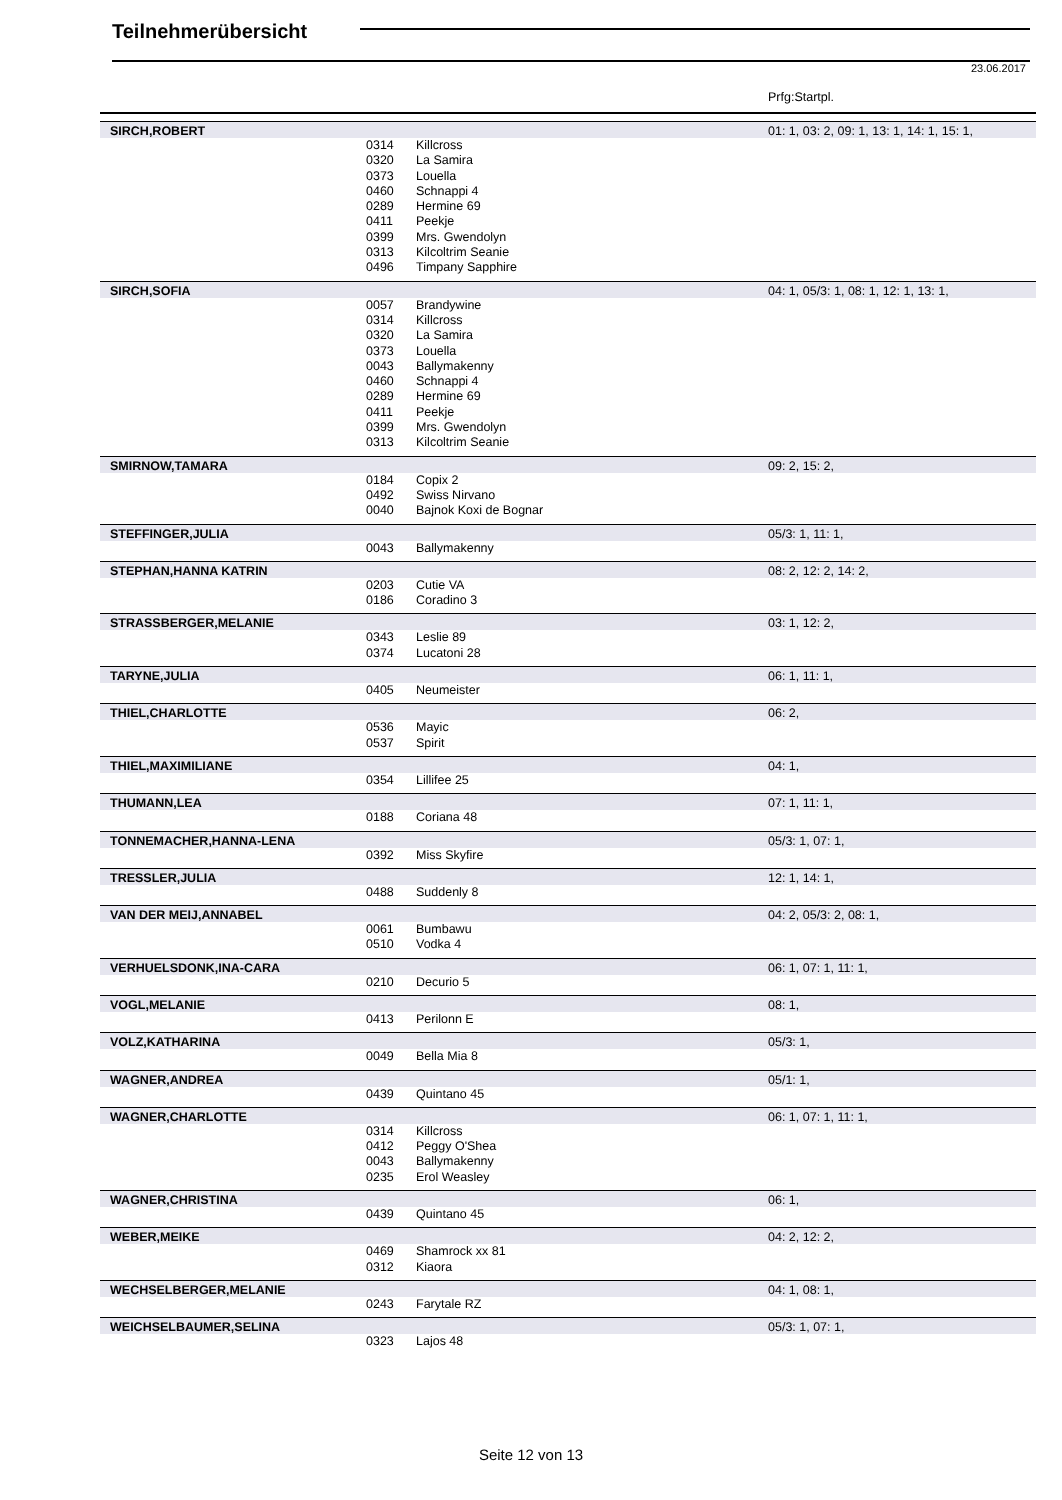Teilnehmerübersicht
23.06.2017
Prfg:Startpl.
| SIRCH,ROBERT | | | 01: 1, 03: 2, 09: 1, 13: 1, 14: 1, 15: 1, |
| | 0314 | Killcross | |
| | 0320 | La Samira | |
| | 0373 | Louella | |
| | 0460 | Schnappi 4 | |
| | 0289 | Hermine 69 | |
| | 0411 | Peekje | |
| | 0399 | Mrs. Gwendolyn | |
| | 0313 | Kilcoltrim Seanie | |
| | 0496 | Timpany Sapphire | |
| SIRCH,SOFIA | | | 04: 1, 05/3: 1, 08: 1, 12: 1, 13: 1, |
| | 0057 | Brandywine | |
| | 0314 | Killcross | |
| | 0320 | La Samira | |
| | 0373 | Louella | |
| | 0043 | Ballymakenny | |
| | 0460 | Schnappi 4 | |
| | 0289 | Hermine 69 | |
| | 0411 | Peekje | |
| | 0399 | Mrs. Gwendolyn | |
| | 0313 | Kilcoltrim Seanie | |
| SMIRNOW,TAMARA | | | 09: 2, 15: 2, |
| | 0184 | Copix 2 | |
| | 0492 | Swiss Nirvano | |
| | 0040 | Bajnok Koxi de Bognar | |
| STEFFINGER,JULIA | | | 05/3: 1, 11: 1, |
| | 0043 | Ballymakenny | |
| STEPHAN,HANNA KATRIN | | | 08: 2, 12: 2, 14: 2, |
| | 0203 | Cutie VA | |
| | 0186 | Coradino 3 | |
| STRASSBERGER,MELANIE | | | 03: 1, 12: 2, |
| | 0343 | Leslie 89 | |
| | 0374 | Lucatoni 28 | |
| TARYNE,JULIA | | | 06: 1, 11: 1, |
| | 0405 | Neumeister | |
| THIEL,CHARLOTTE | | | 06: 2, |
| | 0536 | Mayic | |
| | 0537 | Spirit | |
| THIEL,MAXIMILIANE | | | 04: 1, |
| | 0354 | Lillifee 25 | |
| THUMANN,LEA | | | 07: 1, 11: 1, |
| | 0188 | Coriana 48 | |
| TONNEMACHER,HANNA-LENA | | | 05/3: 1, 07: 1, |
| | 0392 | Miss Skyfire | |
| TRESSLER,JULIA | | | 12: 1, 14: 1, |
| | 0488 | Suddenly 8 | |
| VAN DER MEIJ,ANNABEL | | | 04: 2, 05/3: 2, 08: 1, |
| | 0061 | Bumbawu | |
| | 0510 | Vodka 4 | |
| VERHUELSDONK,INA-CARA | | | 06: 1, 07: 1, 11: 1, |
| | 0210 | Decurio 5 | |
| VOGL,MELANIE | | | 08: 1, |
| | 0413 | Perilonn E | |
| VOLZ,KATHARINA | | | 05/3: 1, |
| | 0049 | Bella Mia 8 | |
| WAGNER,ANDREA | | | 05/1: 1, |
| | 0439 | Quintano 45 | |
| WAGNER,CHARLOTTE | | | 06: 1, 07: 1, 11: 1, |
| | 0314 | Killcross | |
| | 0412 | Peggy O'Shea | |
| | 0043 | Ballymakenny | |
| | 0235 | Erol Weasley | |
| WAGNER,CHRISTINA | | | 06: 1, |
| | 0439 | Quintano 45 | |
| WEBER,MEIKE | | | 04: 2, 12: 2, |
| | 0469 | Shamrock xx 81 | |
| | 0312 | Kiaora | |
| WECHSELBERGER,MELANIE | | | 04: 1, 08: 1, |
| | 0243 | Farytale RZ | |
| WEICHSELBAUMER,SELINA | | | 05/3: 1, 07: 1, |
| | 0323 | Lajos 48 | |
Seite 12 von 13